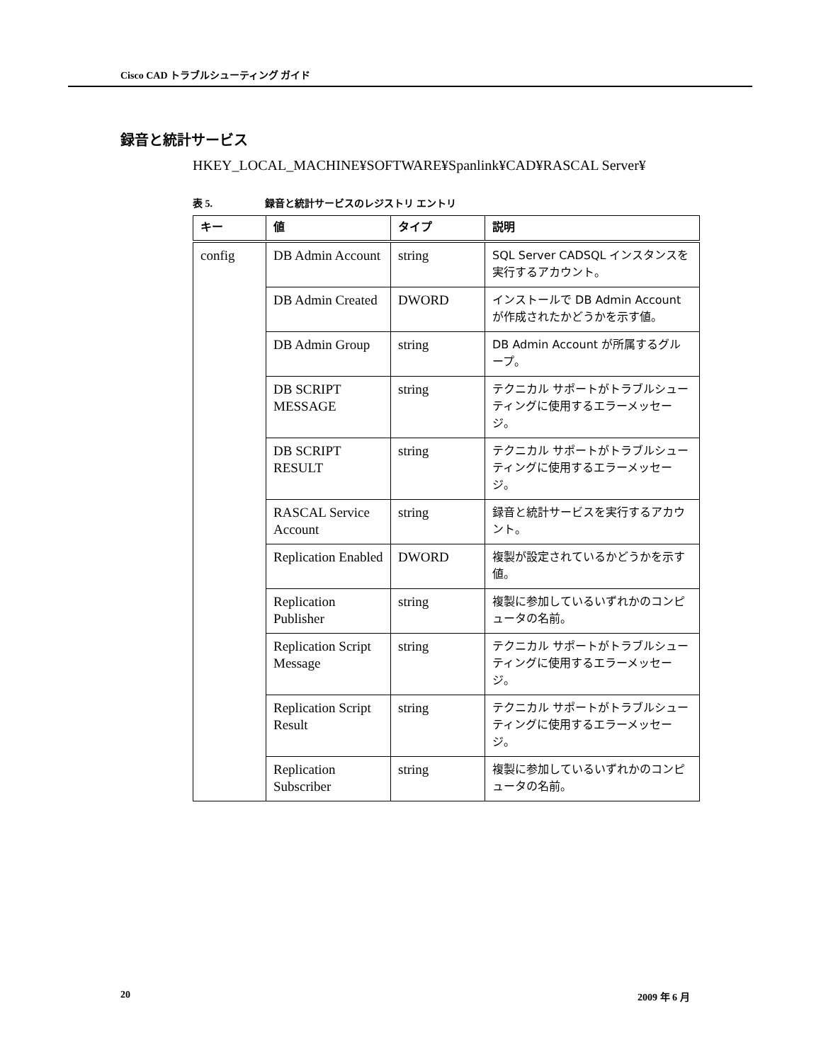Cisco CAD トラブルシューティング ガイド
録音と統計サービス
HKEY_LOCAL_MACHINE¥SOFTWARE¥Spanlink¥CAD¥RASCAL Server¥
表 5. 録音と統計サービスのレジストリ エントリ
| キー | 値 | タイプ | 説明 |
| --- | --- | --- | --- |
| config | DB Admin Account | string | SQL Server CADSQL インスタンスを実行するアカウント。 |
| | DB Admin Created | DWORD | インストールで DB Admin Account が作成されたかどうかを示す値。 |
| | DB Admin Group | string | DB Admin Account が所属するグループ。 |
| | DB SCRIPT MESSAGE | string | テクニカル サポートがトラブルシューティングに使用するエラーメッセージ。 |
| | DB SCRIPT RESULT | string | テクニカル サポートがトラブルシューティングに使用するエラーメッセージ。 |
| | RASCAL Service Account | string | 録音と統計サービスを実行するアカウント。 |
| | Replication Enabled | DWORD | 複製が設定されているかどうかを示す値。 |
| | Replication Publisher | string | 複製に参加しているいずれかのコンピュータの名前。 |
| | Replication Script Message | string | テクニカル サポートがトラブルシューティングに使用するエラーメッセージ。 |
| | Replication Script Result | string | テクニカル サポートがトラブルシューティングに使用するエラーメッセージ。 |
| | Replication Subscriber | string | 複製に参加しているいずれかのコンピュータの名前。 |
20 2009 年 6 月